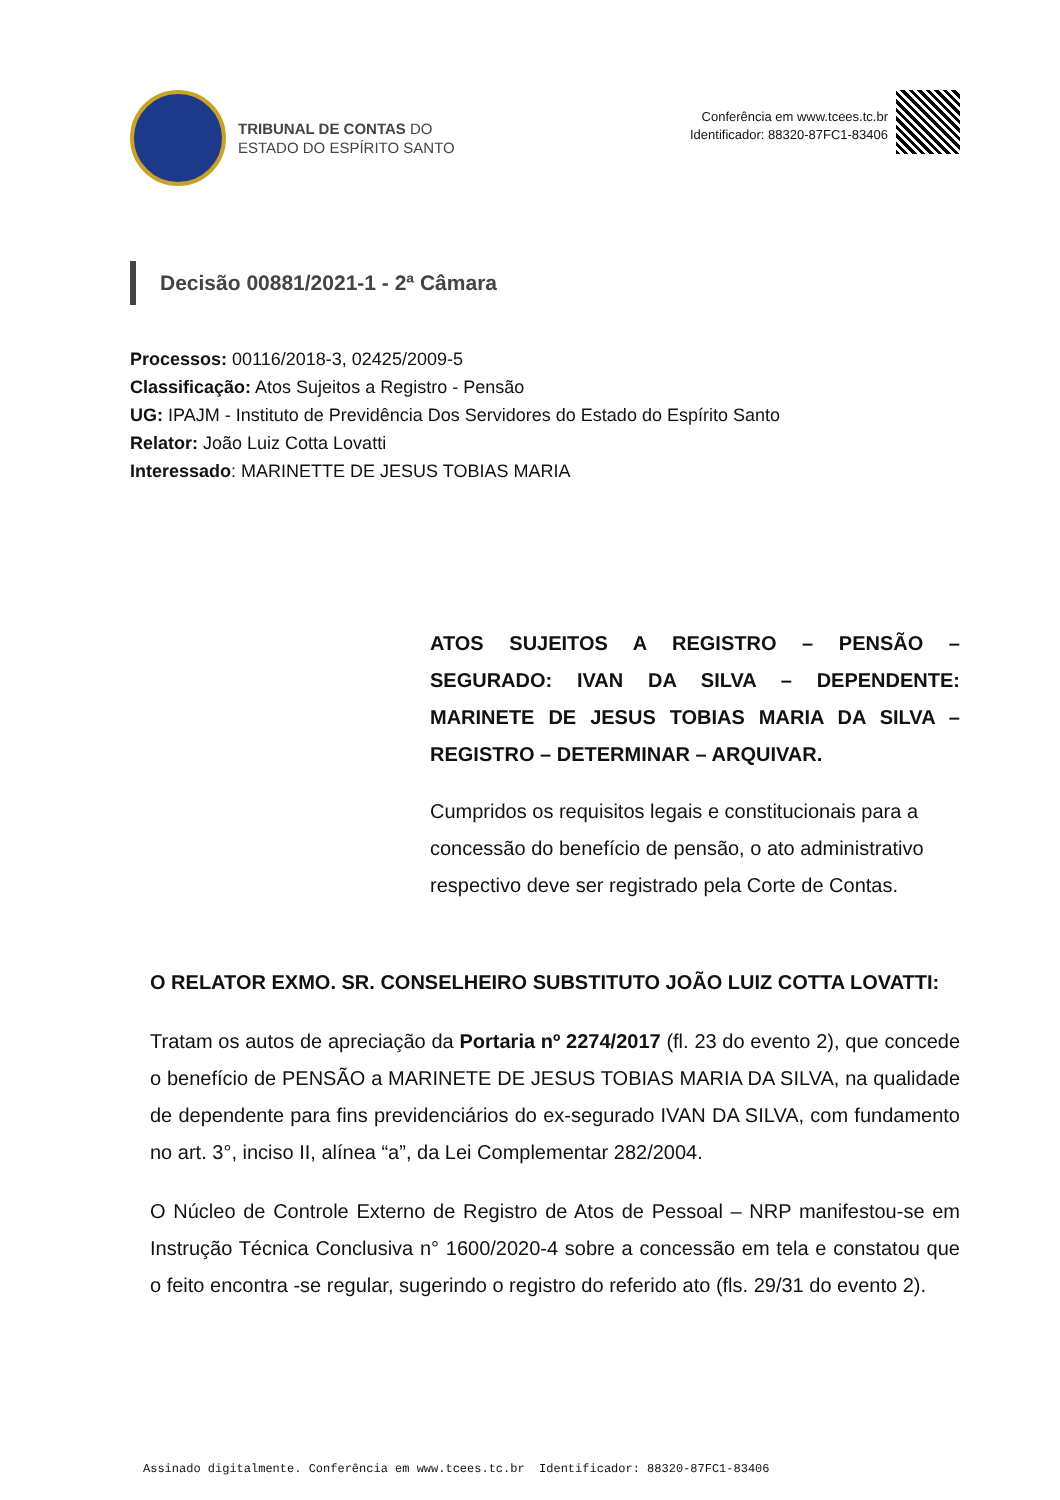TRIBUNAL DE CONTAS DO
ESTADO DO ESPÍRITO SANTO
Conferência em www.tcees.tc.br
Identificador: 88320-87FC1-83406
Decisão 00881/2021-1 - 2ª Câmara
Processos: 00116/2018-3, 02425/2009-5
Classificação: Atos Sujeitos a Registro - Pensão
UG: IPAJM - Instituto de Previdência Dos Servidores do Estado do Espírito Santo
Relator: João Luiz Cotta Lovatti
Interessado: MARINETTE DE JESUS TOBIAS MARIA
ATOS SUJEITOS A REGISTRO – PENSÃO – SEGURADO: IVAN DA SILVA – DEPENDENTE: MARINETE DE JESUS TOBIAS MARIA DA SILVA – REGISTRO – DETERMINAR – ARQUIVAR.
Cumpridos os requisitos legais e constitucionais para a concessão do benefício de pensão, o ato administrativo respectivo deve ser registrado pela Corte de Contas.
O RELATOR EXMO. SR. CONSELHEIRO SUBSTITUTO JOÃO LUIZ COTTA LOVATTI:
Tratam os autos de apreciação da Portaria nº 2274/2017 (fl. 23 do evento 2), que concede o benefício de PENSÃO a MARINETE DE JESUS TOBIAS MARIA DA SILVA, na qualidade de dependente para fins previdenciários do ex-segurado IVAN DA SILVA, com fundamento no art. 3°, inciso II, alínea “a”, da Lei Complementar 282/2004.
O Núcleo de Controle Externo de Registro de Atos de Pessoal – NRP manifestou-se em Instrução Técnica Conclusiva n° 1600/2020-4 sobre a concessão em tela e constatou que o feito encontra -se regular, sugerindo o registro do referido ato (fls. 29/31 do evento 2).
Assinado digitalmente. Conferência em www.tcees.tc.br Identificador: 88320-87FC1-83406